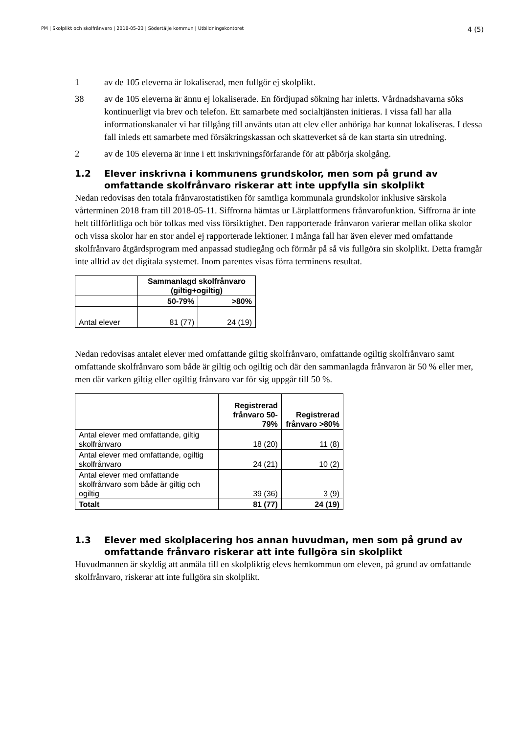PM | Skolplikt och skolfrånvaro | 2018-05-23 | Södertälje kommun | Utbildningskontoret
4 (5)
1 av de 105 eleverna är lokaliserad, men fullgör ej skolplikt.
38 av de 105 eleverna är ännu ej lokaliserade. En fördjupad sökning har inletts. Vårdnadshavarna söks kontinuerligt via brev och telefon. Ett samarbete med socialtjänsten initieras. I vissa fall har alla informationskanaler vi har tillgång till använts utan att elev eller anhöriga har kunnat lokaliseras. I dessa fall inleds ett samarbete med försäkringskassan och skatteverket så de kan starta sin utredning.
2 av de 105 eleverna är inne i ett inskrivningsförfarande för att påbörja skolgång.
1.2 Elever inskrivna i kommunens grundskolor, men som på grund av omfattande skolfrånvaro riskerar att inte uppfylla sin skolplikt
Nedan redovisas den totala frånvarostatistiken för samtliga kommunala grundskolor inklusive särskola vårterminen 2018 fram till 2018-05-11. Siffrorna hämtas ur Lärplattformens frånvarofunktion. Siffrorna är inte helt tillförlitliga och bör tolkas med viss försiktighet. Den rapporterade frånvaron varierar mellan olika skolor och vissa skolor har en stor andel ej rapporterade lektioner. I många fall har även elever med omfattande skolfrånvaro åtgärdsprogram med anpassad studiegång och förmår på så vis fullgöra sin skolplikt. Detta framgår inte alltid av det digitala systemet. Inom parentes visas förra terminens resultat.
| | Sammanlagd skolfrånvaro (giltig+ogiltig) | |
| | 50-79% | >80% |
| Antal elever | 81 (77) | 24 (19) |
Nedan redovisas antalet elever med omfattande giltig skolfrånvaro, omfattande ogiltig skolfrånvaro samt omfattande skolfrånvaro som både är giltig och ogiltig och där den sammanlagda frånvaron är 50 % eller mer, men där varken giltig eller ogiltig frånvaro var för sig uppgår till 50 %.
| | Registrerad frånvaro 50-79% | Registrerad frånvaro >80% |
| Antal elever med omfattande, giltig skolfrånvaro | 18 (20) | 11 (8) |
| Antal elever med omfattande, ogiltig skolfrånvaro | 24 (21) | 10 (2) |
| Antal elever med omfattande skolfrånvaro som både är giltig och ogiltig | 39 (36) | 3 (9) |
| Totalt | 81 (77) | 24 (19) |
1.3 Elever med skolplacering hos annan huvudman, men som på grund av omfattande frånvaro riskerar att inte fullgöra sin skolplikt
Huvudmannen är skyldig att anmäla till en skolpliktig elevs hemkommun om eleven, på grund av omfattande skolfrånvaro, riskerar att inte fullgöra sin skolplikt.